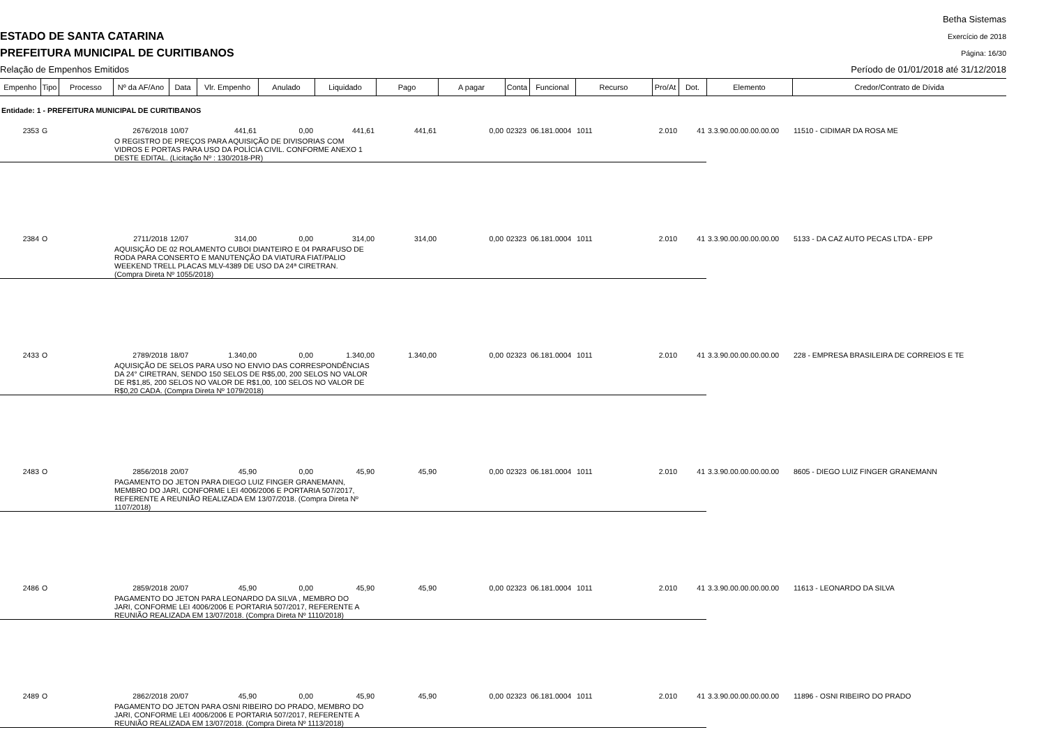ESTADO DE SANTA CATARINA
PREFEITURA MUNICIPAL DE CURITIBANOS
Relação de Empenhos Emitidos
Betha Sistemas
Exercício de 2018
Página: 16/30
Período de 01/01/2018 até 31/12/2018
| Empenho | Tipo | Processo | Nº da AF/Ano | Data | Vlr. Empenho | Anulado | Liquidado | Pago | A pagar | Conta | Funcional | Recurso | Pro/At | Dot. | Elemento | Credor/Contrato de Dívida |
| --- | --- | --- | --- | --- | --- | --- | --- | --- | --- | --- | --- | --- | --- | --- | --- | --- |
| Entidade: 1 - PREFEITURA MUNICIPAL DE CURITIBANOS | | | | | | | | | | | | | | | | |
| 2353 | G | | 2676/2018 | 10/07 | 441,61 | 0,00 | 441,61 | 441,61 | 0,00 | 02323 | 06.181.0004 | 1011 | 2.010 | 41 | 3.3.90.00.00.00.00.00 | 11510 - CIDIMAR DA ROSA ME |
| | | | O REGISTRO DE PREÇOS PARA AQUISIÇÃO DE DIVISORIAS COM VIDROS E PORTAS PARA USO DA POLÍCIA CIVIL. CONFORME ANEXO 1 DESTE EDITAL. (Licitação Nº : 130/2018-PR) | | | | | | | | | | | | | |
| 2384 | O | | 2711/2018 | 12/07 | 314,00 | 0,00 | 314,00 | 314,00 | 0,00 | 02323 | 06.181.0004 | 1011 | 2.010 | 41 | 3.3.90.00.00.00.00.00 | 5133 - DA CAZ AUTO PECAS LTDA - EPP |
| | | | AQUISIÇÃO DE 02 ROLAMENTO CUBOI DIANTEIRO E 04 PARAFUSO DE RODA PARA CONSERTO E MANUTENÇÃO DA VIATURA FIAT/PALIO WEEKEND TRELL PLACAS MLV-4389 DE USO DA 24ª CIRETRAN. (Compra Direta Nº 1055/2018) | | | | | | | | | | | | | |
| 2433 | O | | 2789/2018 | 18/07 | 1.340,00 | 0,00 | 1.340,00 | 1.340,00 | 0,00 | 02323 | 06.181.0004 | 1011 | 2.010 | 41 | 3.3.90.00.00.00.00.00 | 228 - EMPRESA BRASILEIRA DE CORREIOS E TE |
| | | | AQUISIÇÃO DE SELOS PARA USO NO ENVIO DAS CORRESPONDÊNCIAS DA 24° CIRETRAN, SENDO 150 SELOS DE R$5,00, 200 SELOS NO VALOR DE R$1,85, 200 SELOS NO VALOR DE R$1,00, 100 SELOS NO VALOR DE R$0,20 CADA. (Compra Direta Nº 1079/2018) | | | | | | | | | | | | | |
| 2483 | O | | 2856/2018 | 20/07 | 45,90 | 0,00 | 45,90 | 45,90 | 0,00 | 02323 | 06.181.0004 | 1011 | 2.010 | 41 | 3.3.90.00.00.00.00.00 | 8605 - DIEGO LUIZ FINGER GRANEMANN |
| | | | PAGAMENTO DO JETON PARA DIEGO LUIZ FINGER GRANEMANN, MEMBRO DO JARI, CONFORME LEI 4006/2006 E PORTARIA 507/2017, REFERENTE A REUNIÃO REALIZADA EM 13/07/2018. (Compra Direta Nº 1107/2018) | | | | | | | | | | | | | |
| 2486 | O | | 2859/2018 | 20/07 | 45,90 | 0,00 | 45,90 | 45,90 | 0,00 | 02323 | 06.181.0004 | 1011 | 2.010 | 41 | 3.3.90.00.00.00.00.00 | 11613 - LEONARDO DA SILVA |
| | | | PAGAMENTO DO JETON PARA LEONARDO DA SILVA , MEMBRO DO JARI, CONFORME LEI 4006/2006 E PORTARIA 507/2017, REFERENTE A REUNIÃO REALIZADA EM 13/07/2018. (Compra Direta Nº 1110/2018) | | | | | | | | | | | | | |
| 2489 | O | | 2862/2018 | 20/07 | 45,90 | 0,00 | 45,90 | 45,90 | 0,00 | 02323 | 06.181.0004 | 1011 | 2.010 | 41 | 3.3.90.00.00.00.00.00 | 11896 - OSNI RIBEIRO DO PRADO |
| | | | PAGAMENTO DO JETON PARA OSNI RIBEIRO DO PRADO, MEMBRO DO JARI, CONFORME LEI 4006/2006 E PORTARIA 507/2017, REFERENTE A REUNIÃO REALIZADA EM 13/07/2018. (Compra Direta Nº 1113/2018) | | | | | | | | | | | | | |